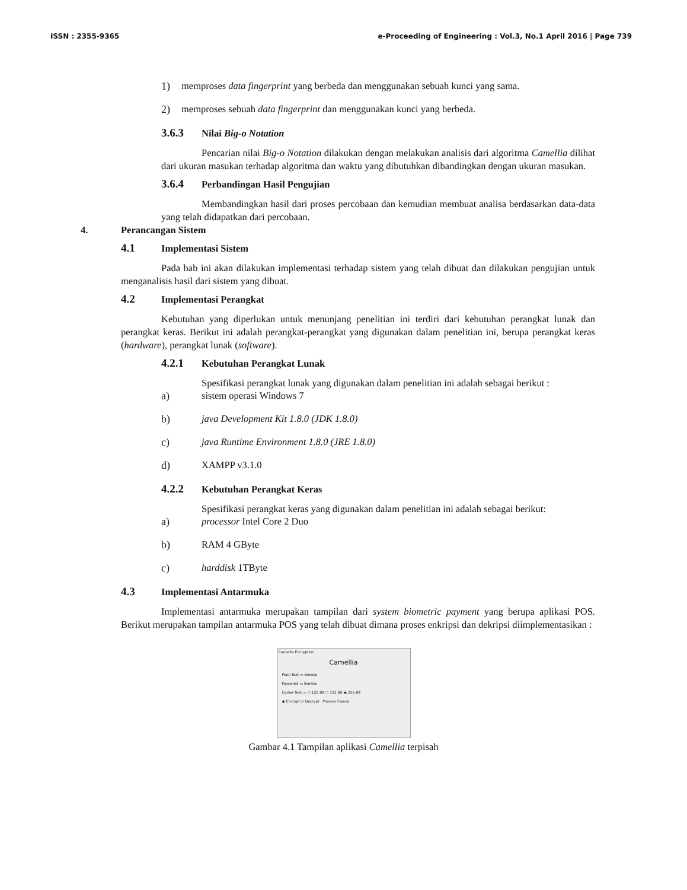ISSN : 2355-9365 e-Proceeding of Engineering : Vol.3, No.1 April 2016 | Page 739
1) memproses data fingerprint yang berbeda dan menggunakan sebuah kunci yang sama.
2) memproses sebuah data fingerprint dan menggunakan kunci yang berbeda.
3.6.3 Nilai Big-o Notation
Pencarian nilai Big-o Notation dilakukan dengan melakukan analisis dari algoritma Camellia dilihat dari ukuran masukan terhadap algoritma dan waktu yang dibutuhkan dibandingkan dengan ukuran masukan.
3.6.4 Perbandingan Hasil Pengujian
Membandingkan hasil dari proses percobaan dan kemudian membuat analisa berdasarkan data-data yang telah didapatkan dari percobaan.
4. Perancangan Sistem
4.1 Implementasi Sistem
Pada bab ini akan dilakukan implementasi terhadap sistem yang telah dibuat dan dilakukan pengujian untuk menganalisis hasil dari sistem yang dibuat.
4.2 Implementasi Perangkat
Kebutuhan yang diperlukan untuk menunjang penelitian ini terdiri dari kebutuhan perangkat lunak dan perangkat keras. Berikut ini adalah perangkat-perangkat yang digunakan dalam penelitian ini, berupa perangkat keras (hardware), perangkat lunak (software).
4.2.1 Kebutuhan Perangkat Lunak
Spesifikasi perangkat lunak yang digunakan dalam penelitian ini adalah sebagai berikut :
a) sistem operasi Windows 7
b) java Development Kit 1.8.0 (JDK 1.8.0)
c) java Runtime Environment 1.8.0 (JRE 1.8.0)
d) XAMPP v3.1.0
4.2.2 Kebutuhan Perangkat Keras
Spesifikasi perangkat keras yang digunakan dalam penelitian ini adalah sebagai berikut:
a) processor Intel Core 2 Duo
b) RAM 4 GByte
c) harddisk 1TByte
4.3 Implementasi Antarmuka
Implementasi antarmuka merupakan tampilan dari system biometric payment yang berupa aplikasi POS. Berikut merupakan tampilan antarmuka POS yang telah dibuat dimana proses enkripsi dan dekripsi diimplementasikan :
Camellia Encryption
Camellia
Plain Text ▭ Browse
Password ▭ Browse
Cipher Text ▭ ○ 128 Bit ○ 192 Bit ◉ 256 Bit
◉ Encrypt ○ Decrypt Process Cancel
Gambar 4.1 Tampilan aplikasi Camellia terpisah